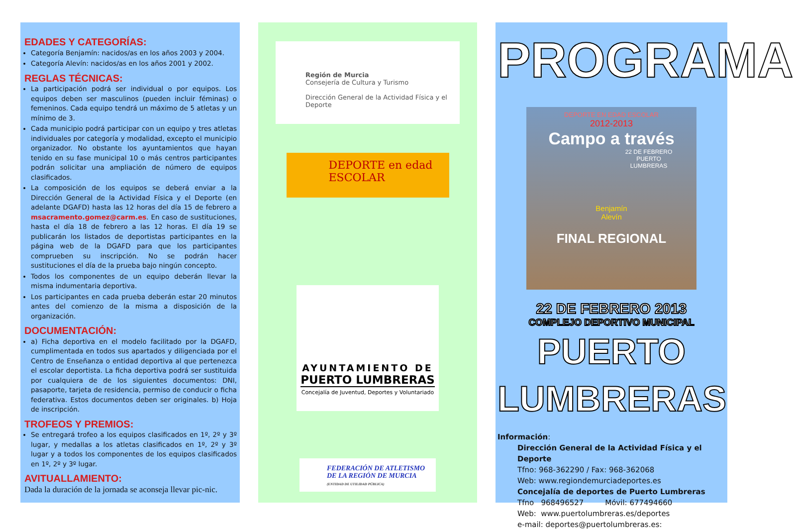EDADES Y CATEGORÍAS:
Categoría Benjamín: nacidos/as en los años 2003 y 2004.
Categoría Alevín: nacidos/as en los años 2001 y 2002.
REGLAS TÉCNICAS:
La participación podrá ser individual o por equipos. Los equipos deben ser masculinos (pueden incluir féminas) o femeninos. Cada equipo tendrá un máximo de 5 atletas y un mínimo de 3.
Cada municipio podrá participar con un equipo y tres atletas individuales por categoría y modalidad, excepto el municipio organizador. No obstante los ayuntamientos que hayan tenido en su fase municipal 10 o más centros participantes podrán solicitar una ampliación de número de equipos clasificados.
La composición de los equipos se deberá enviar a la Dirección General de la Actividad Física y el Deporte (en adelante DGAFD) hasta las 12 horas del día 15 de febrero a msacramento.gomez@carm.es. En caso de sustituciones, hasta el día 18 de febrero a las 12 horas. El día 19 se publicarán los listados de deportistas participantes en la página web de la DGAFD para que los participantes comprueben su inscripción. No se podrán hacer sustituciones el día de la prueba bajo ningún concepto.
Todos los componentes de un equipo deberán llevar la misma indumentaria deportiva.
Los participantes en cada prueba deberán estar 20 minutos antes del comienzo de la misma a disposición de la organización.
DOCUMENTACIÓN:
a) Ficha deportiva en el modelo facilitado por la DGAFD, cumplimentada en todos sus apartados y diligenciada por el Centro de Enseñanza o entidad deportiva al que pertenezca el escolar deportista. La ficha deportiva podrá ser sustituida por cualquiera de de los siguientes documentos: DNI, pasaporte, tarjeta de residencia, permiso de conducir o ficha federativa. Estos documentos deben ser originales. b) Hoja de inscripción.
TROFEOS Y PREMIOS:
Se entregará trofeo a los equipos clasificados en 1º, 2º y 3º lugar, y medallas a los atletas clasificados en 1º, 2º y 3º lugar y a todos los componentes de los equipos clasificados en 1º, 2º y 3º lugar.
AVITUALLAMIENTO:
Dada la duración de la jornada se aconseja llevar pic-nic.
Región de Murcia
Consejería de Cultura y Turismo
Dirección General de la Actividad Física y el Deporte
DEPORTE en edad
ESCOLAR
AYUNTAMIENTO DE
PUERTO LUMBRERAS
Concejalía de Juventud, Deportes y Voluntariado
FEDERACIÓN DE ATLETISMO
DE LA REGIÓN DE MURCIA
(ENTIDAD DE UTILIDAD PÚBLICA)
PROGRAMA
DEPORTE EN EDAD ESCOLAR
2012-2013
Campo a través
22 DE FEBRERO
PUERTO
LUMBRERAS
Benjamín
Alevín
FINAL REGIONAL
22 DE FEBRERO 2013
COMPLEJO DEPORTIVO MUNICIPAL
PUERTO LUMBRERAS
Información:
Dirección General de la Actividad Física y el Deporte
Tfno: 968-362290 / Fax: 968-362068
Web: www.regiondemurciadeportes.es
Concejalía de deportes de Puerto Lumbreras
Tfno 968496527 Móvil: 677494660
Web: www.puertolumbreras.es/deportes
e-mail: deportes@puertolumbreras.es: